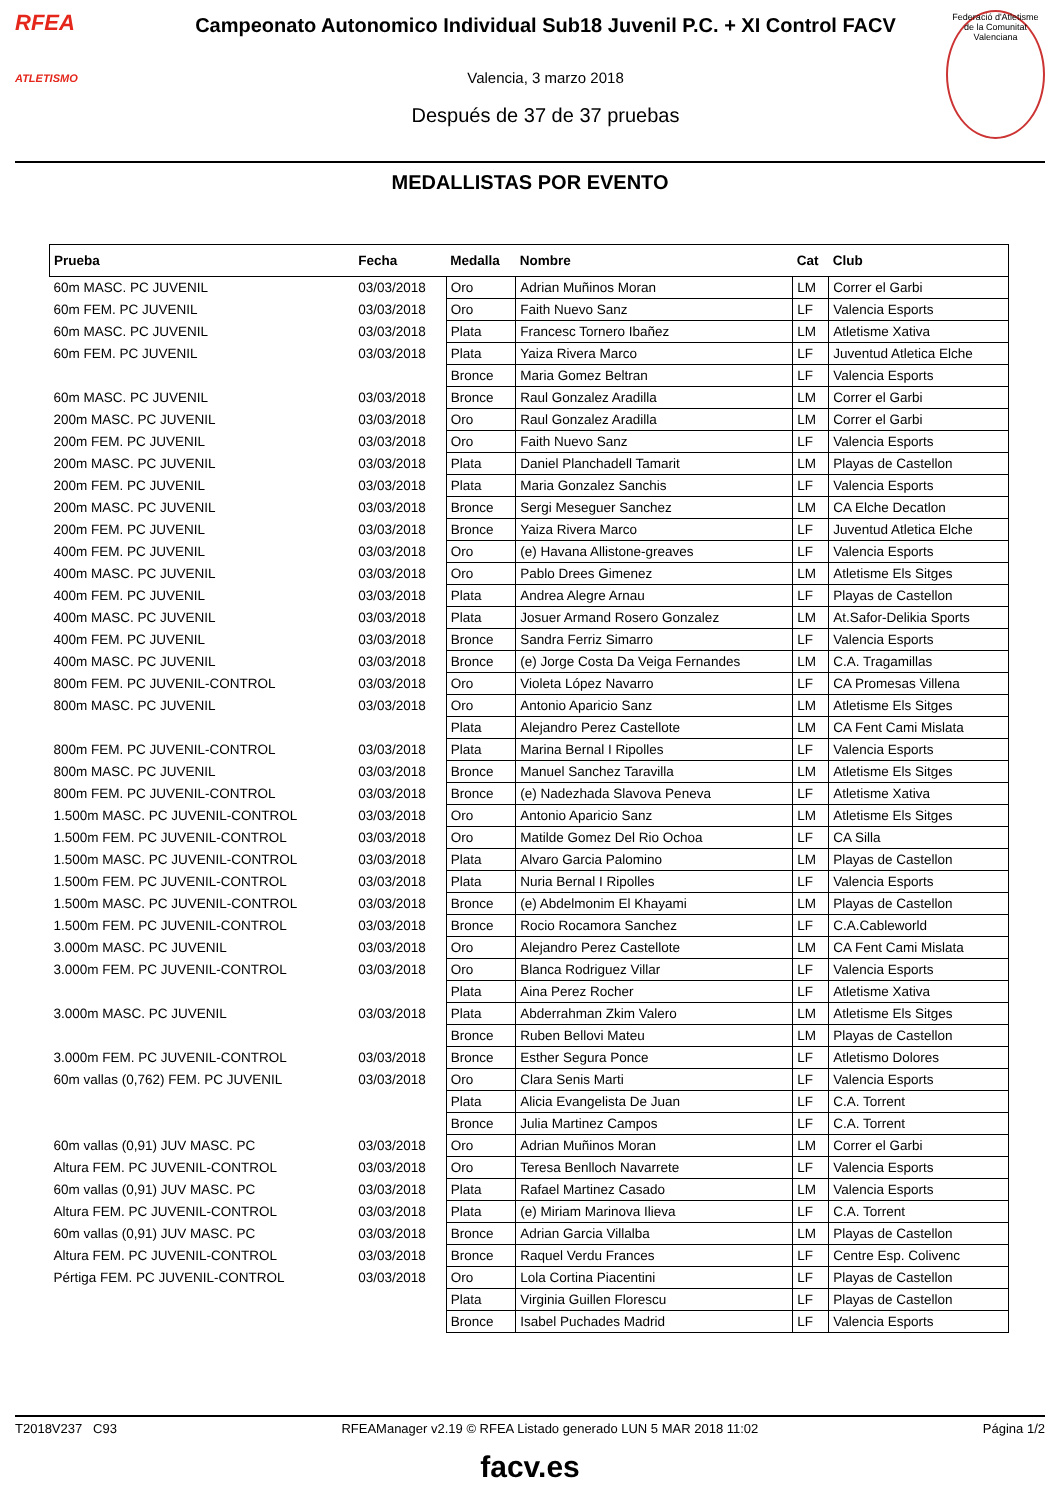RFEA
ATLETISMO
Campeonato Autonomico Individual Sub18 Juvenil P.C. + XI Control FACV
Valencia, 3 marzo 2018
Después de 37 de 37 pruebas
Federació d'Atletisme de la Comunitat Valenciana
MEDALLISTAS POR EVENTO
| Prueba | Fecha | Medalla | Nombre | Cat | Club |
| --- | --- | --- | --- | --- | --- |
| 60m MASC. PC JUVENIL | 03/03/2018 | Oro | Adrian Muñinos Moran | LM | Correr el Garbi |
| 60m FEM. PC JUVENIL | 03/03/2018 | Oro | Faith Nuevo Sanz | LF | Valencia Esports |
| 60m MASC. PC JUVENIL | 03/03/2018 | Plata | Francesc Tornero Ibañez | LM | Atletisme Xativa |
| 60m FEM. PC JUVENIL | 03/03/2018 | Plata | Yaiza Rivera Marco | LF | Juventud Atletica Elche |
| | | Bronce | Maria Gomez Beltran | LF | Valencia Esports |
| 60m MASC. PC JUVENIL | 03/03/2018 | Bronce | Raul Gonzalez Aradilla | LM | Correr el Garbi |
| 200m MASC. PC JUVENIL | 03/03/2018 | Oro | Raul Gonzalez Aradilla | LM | Correr el Garbi |
| 200m FEM. PC JUVENIL | 03/03/2018 | Oro | Faith Nuevo Sanz | LF | Valencia Esports |
| 200m MASC. PC JUVENIL | 03/03/2018 | Plata | Daniel Planchadell Tamarit | LM | Playas de Castellon |
| 200m FEM. PC JUVENIL | 03/03/2018 | Plata | Maria Gonzalez Sanchis | LF | Valencia Esports |
| 200m MASC. PC JUVENIL | 03/03/2018 | Bronce | Sergi Meseguer Sanchez | LM | CA Elche Decatlon |
| 200m FEM. PC JUVENIL | 03/03/2018 | Bronce | Yaiza Rivera Marco | LF | Juventud Atletica Elche |
| 400m FEM. PC JUVENIL | 03/03/2018 | Oro | (e) Havana Allistone-greaves | LF | Valencia Esports |
| 400m MASC. PC JUVENIL | 03/03/2018 | Oro | Pablo Drees Gimenez | LM | Atletisme Els Sitges |
| 400m FEM. PC JUVENIL | 03/03/2018 | Plata | Andrea Alegre Arnau | LF | Playas de Castellon |
| 400m MASC. PC JUVENIL | 03/03/2018 | Plata | Josuer Armand Rosero Gonzalez | LM | At.Safor-Delikia Sports |
| 400m FEM. PC JUVENIL | 03/03/2018 | Bronce | Sandra Ferriz Simarro | LF | Valencia Esports |
| 400m MASC. PC JUVENIL | 03/03/2018 | Bronce | (e) Jorge Costa Da Veiga Fernandes | LM | C.A. Tragamillas |
| 800m FEM. PC JUVENIL-CONTROL | 03/03/2018 | Oro | Violeta López Navarro | LF | CA Promesas Villena |
| 800m MASC. PC JUVENIL | 03/03/2018 | Oro | Antonio Aparicio Sanz | LM | Atletisme Els Sitges |
| | | Plata | Alejandro Perez Castellote | LM | CA Fent Cami Mislata |
| 800m FEM. PC JUVENIL-CONTROL | 03/03/2018 | Plata | Marina Bernal I Ripolles | LF | Valencia Esports |
| 800m MASC. PC JUVENIL | 03/03/2018 | Bronce | Manuel Sanchez Taravilla | LM | Atletisme Els Sitges |
| 800m FEM. PC JUVENIL-CONTROL | 03/03/2018 | Bronce | (e) Nadezhada Slavova Peneva | LF | Atletisme Xativa |
| 1.500m MASC. PC JUVENIL-CONTROL | 03/03/2018 | Oro | Antonio Aparicio Sanz | LM | Atletisme Els Sitges |
| 1.500m FEM. PC JUVENIL-CONTROL | 03/03/2018 | Oro | Matilde Gomez Del Rio Ochoa | LF | CA Silla |
| 1.500m MASC. PC JUVENIL-CONTROL | 03/03/2018 | Plata | Alvaro Garcia Palomino | LM | Playas de Castellon |
| 1.500m FEM. PC JUVENIL-CONTROL | 03/03/2018 | Plata | Nuria Bernal I Ripolles | LF | Valencia Esports |
| 1.500m MASC. PC JUVENIL-CONTROL | 03/03/2018 | Bronce | (e) Abdelmonim El Khayami | LM | Playas de Castellon |
| 1.500m FEM. PC JUVENIL-CONTROL | 03/03/2018 | Bronce | Rocio Rocamora Sanchez | LF | C.A.Cableworld |
| 3.000m MASC. PC JUVENIL | 03/03/2018 | Oro | Alejandro Perez Castellote | LM | CA Fent Cami Mislata |
| 3.000m FEM. PC JUVENIL-CONTROL | 03/03/2018 | Oro | Blanca Rodriguez Villar | LF | Valencia Esports |
| | | Plata | Aina Perez Rocher | LF | Atletisme Xativa |
| 3.000m MASC. PC JUVENIL | 03/03/2018 | Plata | Abderrahman Zkim Valero | LM | Atletisme Els Sitges |
| | | Bronce | Ruben Bellovi Mateu | LM | Playas de Castellon |
| 3.000m FEM. PC JUVENIL-CONTROL | 03/03/2018 | Bronce | Esther Segura Ponce | LF | Atletismo Dolores |
| 60m vallas (0,762) FEM. PC JUVENIL | 03/03/2018 | Oro | Clara Senis Marti | LF | Valencia Esports |
| | | Plata | Alicia Evangelista De Juan | LF | C.A. Torrent |
| | | Bronce | Julia Martinez Campos | LF | C.A. Torrent |
| 60m vallas (0,91) JUV MASC. PC | 03/03/2018 | Oro | Adrian Muñinos Moran | LM | Correr el Garbi |
| Altura FEM. PC JUVENIL-CONTROL | 03/03/2018 | Oro | Teresa Benlloch Navarrete | LF | Valencia Esports |
| 60m vallas (0,91) JUV MASC. PC | 03/03/2018 | Plata | Rafael Martinez Casado | LM | Valencia Esports |
| Altura FEM. PC JUVENIL-CONTROL | 03/03/2018 | Plata | (e) Miriam Marinova Ilieva | LF | C.A. Torrent |
| 60m vallas (0,91) JUV MASC. PC | 03/03/2018 | Bronce | Adrian Garcia Villalba | LM | Playas de Castellon |
| Altura FEM. PC JUVENIL-CONTROL | 03/03/2018 | Bronce | Raquel Verdu Frances | LF | Centre Esp. Colivenc |
| Pértiga FEM. PC JUVENIL-CONTROL | 03/03/2018 | Oro | Lola Cortina Piacentini | LF | Playas de Castellon |
| | | Plata | Virginia Guillen Florescu | LF | Playas de Castellon |
| | | Bronce | Isabel Puchades Madrid | LF | Valencia Esports |
T2018V237 C93 RFEAManager v2.19 © RFEA Listado generado LUN 5 MAR 2018 11:02 Página 1/2
facv.es